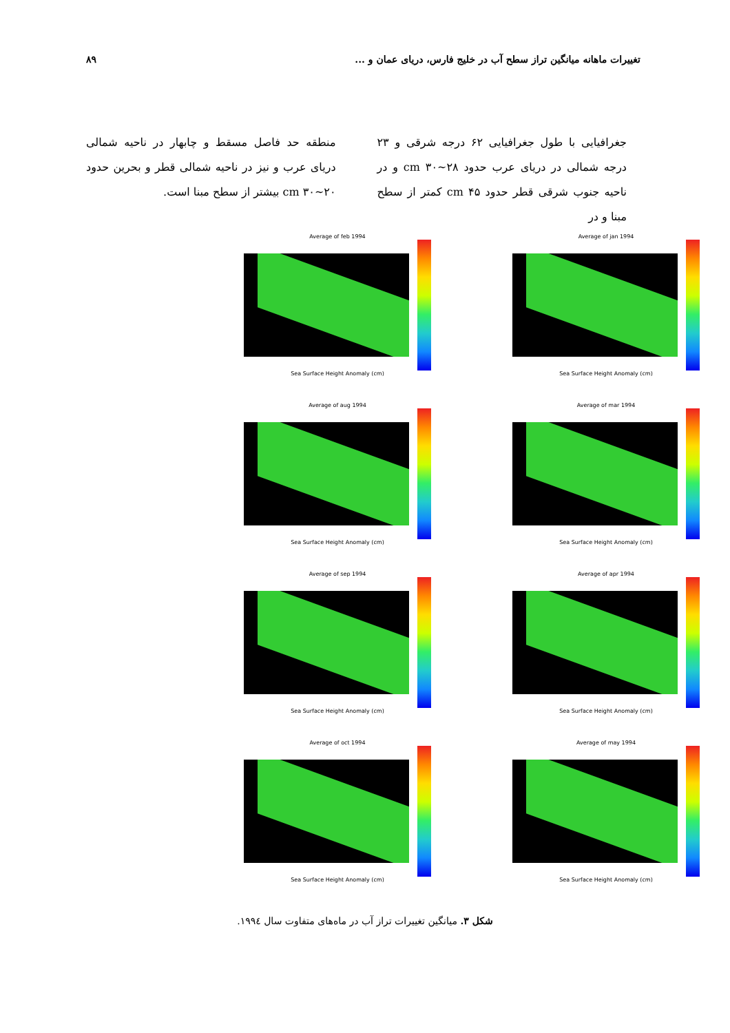تغییرات ماهانه میانگین تراز سطح آب در خلیج فارس، دریای عمان و ... ۸۹
جغرافیایی با طول جغرافیایی ۶۲ درجه شرقی و ۲۳ درجه شمالی در دریای عرب حدود cm ۳۰~۲۸ و در ناحیه جنوب شرقی قطر حدود cm ۴۵ کمتر از سطح مبنا و در
منطقه حد فاصل مسقط و چابهار در ناحیه شمالی دریای عرب و نیز در ناحیه شمالی قطر و بحرین حدود cm ۳۰~۲۰ بیشتر از سطح مبنا است.
Average of jan 1994
Sea Surface Height Anomaly (cm)
Average of feb 1994
Sea Surface Height Anomaly (cm)
Average of mar 1994
Sea Surface Height Anomaly (cm)
Average of aug 1994
Sea Surface Height Anomaly (cm)
Average of apr 1994
Sea Surface Height Anomaly (cm)
Average of sep 1994
Sea Surface Height Anomaly (cm)
Average of may 1994
Sea Surface Height Anomaly (cm)
Average of oct 1994
Sea Surface Height Anomaly (cm)
شکل ۳. میانگین تغییرات تراز آب در ماه‌های متفاوت سال ۱۹۹٤.